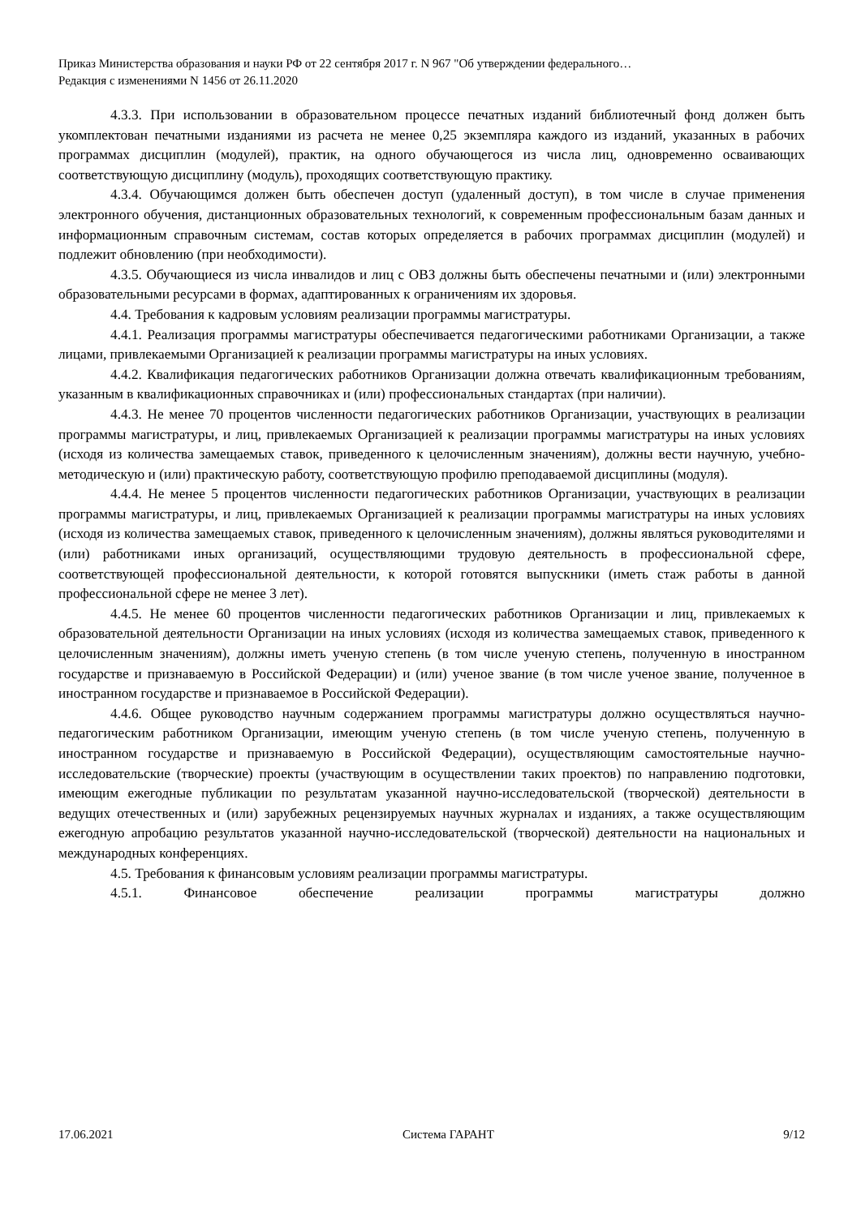Приказ Министерства образования и науки РФ от 22 сентября 2017 г. N 967 "Об утверждении федерального…
Редакция с изменениями N 1456 от 26.11.2020
4.3.3. При использовании в образовательном процессе печатных изданий библиотечный фонд должен быть укомплектован печатными изданиями из расчета не менее 0,25 экземпляра каждого из изданий, указанных в рабочих программах дисциплин (модулей), практик, на одного обучающегося из числа лиц, одновременно осваивающих соответствующую дисциплину (модуль), проходящих соответствующую практику.
4.3.4. Обучающимся должен быть обеспечен доступ (удаленный доступ), в том числе в случае применения электронного обучения, дистанционных образовательных технологий, к современным профессиональным базам данных и информационным справочным системам, состав которых определяется в рабочих программах дисциплин (модулей) и подлежит обновлению (при необходимости).
4.3.5. Обучающиеся из числа инвалидов и лиц с ОВЗ должны быть обеспечены печатными и (или) электронными образовательными ресурсами в формах, адаптированных к ограничениям их здоровья.
4.4. Требования к кадровым условиям реализации программы магистратуры.
4.4.1. Реализация программы магистратуры обеспечивается педагогическими работниками Организации, а также лицами, привлекаемыми Организацией к реализации программы магистратуры на иных условиях.
4.4.2. Квалификация педагогических работников Организации должна отвечать квалификационным требованиям, указанным в квалификационных справочниках и (или) профессиональных стандартах (при наличии).
4.4.3. Не менее 70 процентов численности педагогических работников Организации, участвующих в реализации программы магистратуры, и лиц, привлекаемых Организацией к реализации программы магистратуры на иных условиях (исходя из количества замещаемых ставок, приведенного к целочисленным значениям), должны вести научную, учебно-методическую и (или) практическую работу, соответствующую профилю преподаваемой дисциплины (модуля).
4.4.4. Не менее 5 процентов численности педагогических работников Организации, участвующих в реализации программы магистратуры, и лиц, привлекаемых Организацией к реализации программы магистратуры на иных условиях (исходя из количества замещаемых ставок, приведенного к целочисленным значениям), должны являться руководителями и (или) работниками иных организаций, осуществляющими трудовую деятельность в профессиональной сфере, соответствующей профессиональной деятельности, к которой готовятся выпускники (иметь стаж работы в данной профессиональной сфере не менее 3 лет).
4.4.5. Не менее 60 процентов численности педагогических работников Организации и лиц, привлекаемых к образовательной деятельности Организации на иных условиях (исходя из количества замещаемых ставок, приведенного к целочисленным значениям), должны иметь ученую степень (в том числе ученую степень, полученную в иностранном государстве и признаваемую в Российской Федерации) и (или) ученое звание (в том числе ученое звание, полученное в иностранном государстве и признаваемое в Российской Федерации).
4.4.6. Общее руководство научным содержанием программы магистратуры должно осуществляться научно-педагогическим работником Организации, имеющим ученую степень (в том числе ученую степень, полученную в иностранном государстве и признаваемую в Российской Федерации), осуществляющим самостоятельные научно-исследовательские (творческие) проекты (участвующим в осуществлении таких проектов) по направлению подготовки, имеющим ежегодные публикации по результатам указанной научно-исследовательской (творческой) деятельности в ведущих отечественных и (или) зарубежных рецензируемых научных журналах и изданиях, а также осуществляющим ежегодную апробацию результатов указанной научно-исследовательской (творческой) деятельности на национальных и международных конференциях.
4.5. Требования к финансовым условиям реализации программы магистратуры.
4.5.1. Финансовое обеспечение реализации программы магистратуры должно
17.06.2021 Система ГАРАНТ 9/12